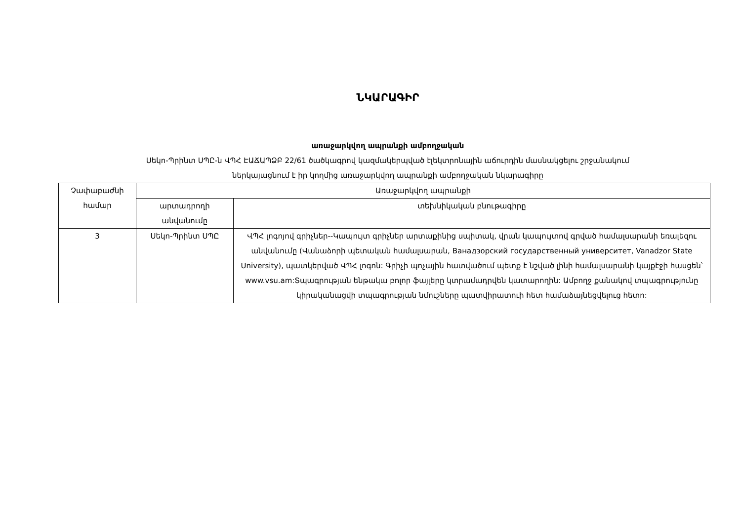ՆԿԱՐԱԳԻՐ
առաջարկվող ապրանքի ամբողջական
Սեկո-Պրինտ ՍՊԸ-ն ՎՊՀ ԷԱՃԱՊՁԲ 22/61 ծածկագրով կազմակերպված էլեկտրոնային աճուրդին մասնակցելու շրջանակում
ներկայացնում է իր կողմից առաջարկվող ապրանքի ամբողջական նկարագիրը
| Չափաբաժնի համար | Առաջարկվող ապրանքի | |
| --- | --- | --- |
| | արտադրողի անվանումը | տեխնիկական բնութագիրը |
| 3 | Սեկո-Պրինտ ՍՊԸ | ՎՊՀ լոգոյով գրիչներ--Կապույտ գրիչներ արտաքինից սպիտակ, վրան կապույտով գրված համալսարանի եռալեզու անվանումը (Վանաձորի պետական համալսարան, Ванадзорский государственный университет, Vanadzor State University), պատկերված ՎՊՀ լոգոն: Գրիչի պոչային հատվածում պետք է նշված լինի համալսարանի կայքէջի հասցեն՝ www.vsu.am:Տպագրության ենթակա բոլոր ֆայլերը կտրամադրվեն կատարողին: Ամբողջ քանակով տպագրությունը կիրականացվի տպագրության նմուշները պատվիրատուի հետ համաձայնեցվելուց հետո: |